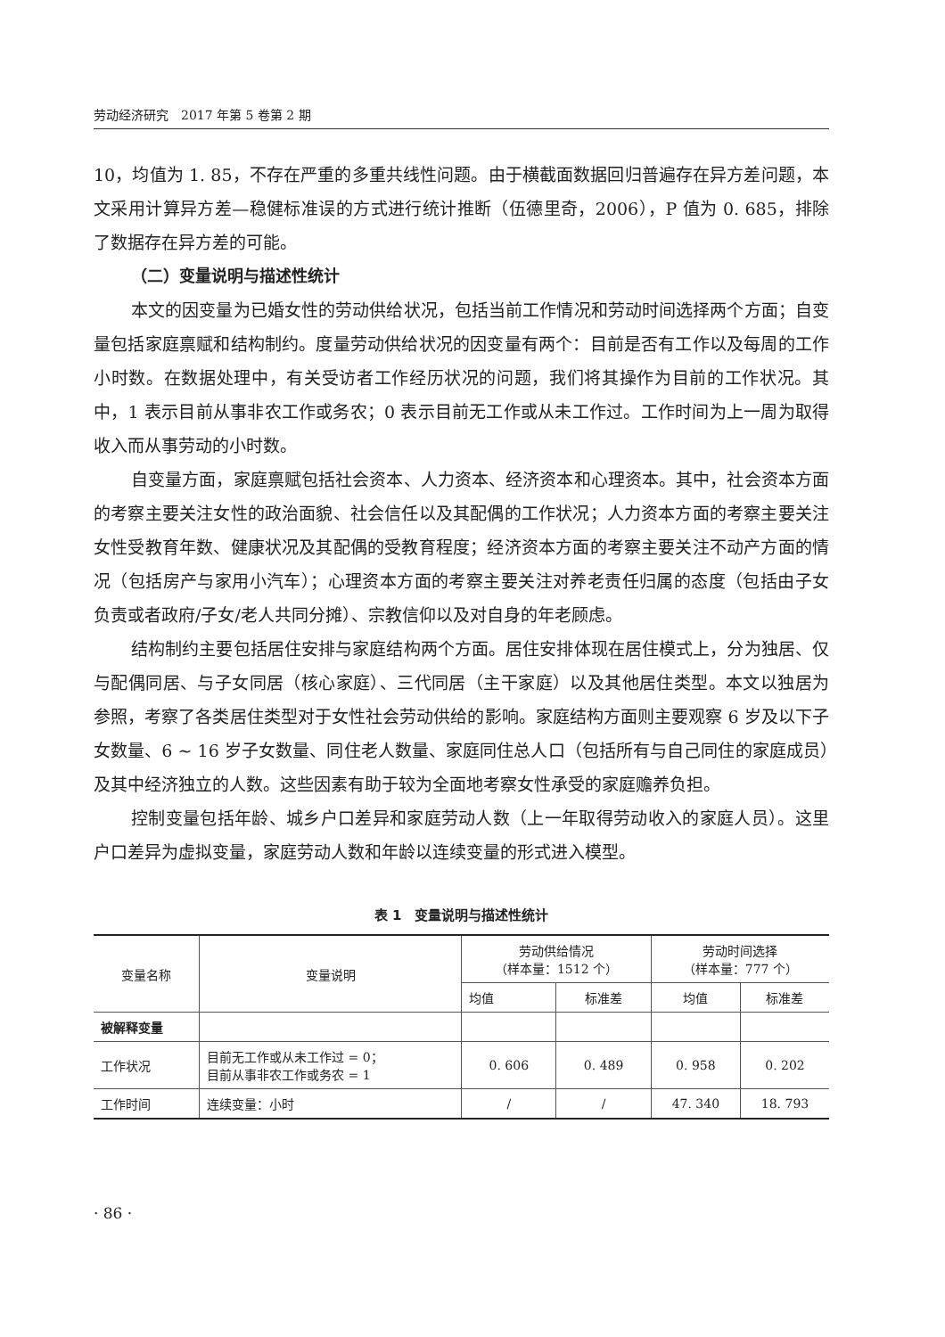劳动经济研究　2017 年第 5 卷第 2 期
10，均值为 1. 85，不存在严重的多重共线性问题。由于横截面数据回归普遍存在异方差问题，本文采用计算异方差—稳健标准误的方式进行统计推断（伍德里奇，2006），P 值为 0. 685，排除了数据存在异方差的可能。
（二）变量说明与描述性统计
本文的因变量为已婚女性的劳动供给状况，包括当前工作情况和劳动时间选择两个方面；自变量包括家庭禀赋和结构制约。度量劳动供给状况的因变量有两个：目前是否有工作以及每周的工作小时数。在数据处理中，有关受访者工作经历状况的问题，我们将其操作为目前的工作状况。其中，1 表示目前从事非农工作或务农；0 表示目前无工作或从未工作过。工作时间为上一周为取得收入而从事劳动的小时数。
自变量方面，家庭禀赋包括社会资本、人力资本、经济资本和心理资本。其中，社会资本方面的考察主要关注女性的政治面貌、社会信任以及其配偶的工作状况；人力资本方面的考察主要关注女性受教育年数、健康状况及其配偶的受教育程度；经济资本方面的考察主要关注不动产方面的情况（包括房产与家用小汽车）；心理资本方面的考察主要关注对养老责任归属的态度（包括由子女负责或者政府/子女/老人共同分摊）、宗教信仰以及对自身的年老顾虑。
结构制约主要包括居住安排与家庭结构两个方面。居住安排体现在居住模式上，分为独居、仅与配偶同居、与子女同居（核心家庭）、三代同居（主干家庭）以及其他居住类型。本文以独居为参照，考察了各类居住类型对于女性社会劳动供给的影响。家庭结构方面则主要观察 6 岁及以下子女数量、6 ~ 16 岁子女数量、同住老人数量、家庭同住总人口（包括所有与自己同住的家庭成员）及其中经济独立的人数。这些因素有助于较为全面地考察女性承受的家庭赡养负担。
控制变量包括年龄、城乡户口差异和家庭劳动人数（上一年取得劳动收入的家庭人员）。这里户口差异为虚拟变量，家庭劳动人数和年龄以连续变量的形式进入模型。
表 1　变量说明与描述性统计
| 变量名称 | 变量说明 | 劳动供给情况 （样本量：1512 个） | | 劳动时间选择 （样本量：777 个） | |
| --- | --- | --- | --- | --- | --- |
| | | 均值 | 标准差 | 均值 | 标准差 |
| 被解释变量 | | | | | |
| 工作状况 | 目前无工作或从未工作过 = 0； 目前从事非农工作或务农 = 1 | 0. 606 | 0. 489 | 0. 958 | 0. 202 |
| 工作时间 | 连续变量：小时 | / | / | 47. 340 | 18. 793 |
· 86 ·